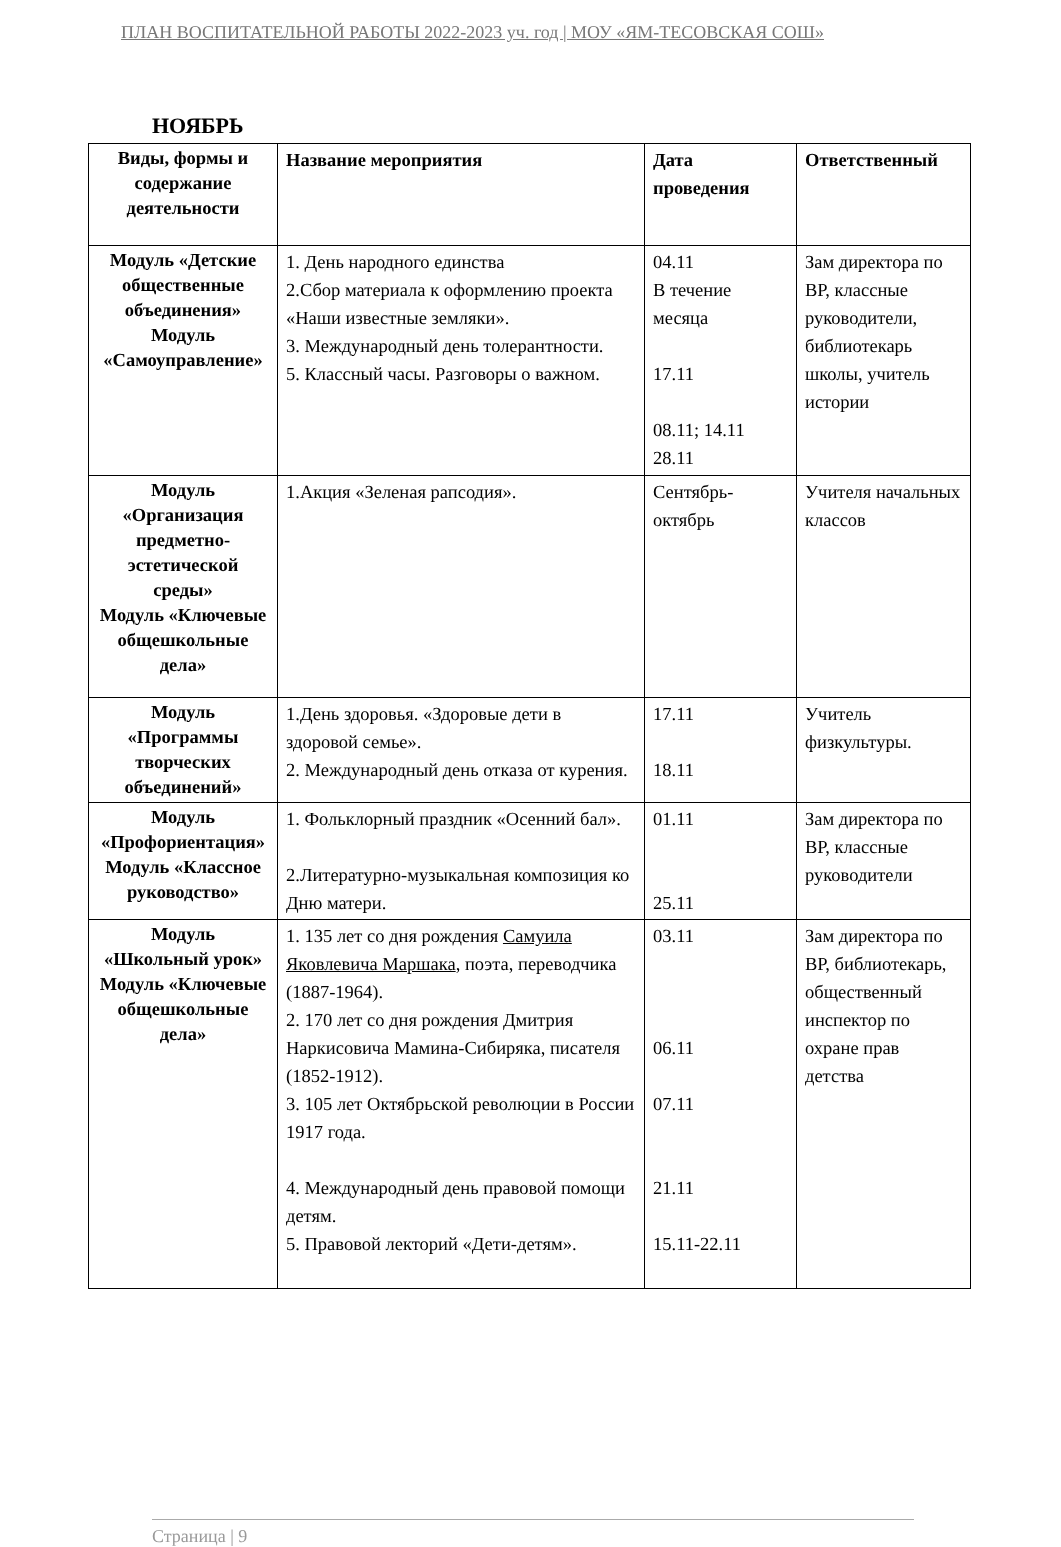ПЛАН ВОСПИТАТЕЛЬНОЙ РАБОТЫ 2022-2023 уч. год | МОУ «ЯМ-ТЕСОВСКАЯ СОШ»
НОЯБРЬ
| Виды, формы и содержание деятельности | Название мероприятия | Дата проведения | Ответственный |
| --- | --- | --- | --- |
| Модуль «Детские общественные объединения» Модуль «Самоуправление» | 1. День народного единства 2.Сбор материала к оформлению проекта «Наши известные земляки». 3. Международный день толерантности. 5. Классный часы. Разговоры о важном. | 04.11 В течение месяца 17.11 08.11; 14.11 28.11 | Зам директора по ВР, классные руководители, библиотекарь школы, учитель истории |
| Модуль «Организация предметно-эстетической среды» Модуль «Ключевые общешкольные дела» | 1.Акция «Зеленая рапсодия». | Сентябрь-октябрь | Учителя начальных классов |
| Модуль «Программы творческих объединений» | 1.День здоровья. «Здоровые дети в здоровой семье». 2. Международный день отказа от курения. | 17.11 18.11 | Учитель физкультуры. |
| Модуль «Профориентация» Модуль «Классное руководство» | 1. Фольклорный праздник «Осенний бал». 2.Литературно-музыкальная композиция ко Дню матери. | 01.11 25.11 | Зам директора по ВР, классные руководители |
| Модуль «Школьный урок» Модуль «Ключевые общешкольные дела» | 1. 135 лет со дня рождения Самуила Яковлевича Маршака , поэта, переводчика (1887-1964). 2. 170 лет со дня рождения Дмитрия Наркисовича Мамина-Сибиряка, писателя (1852-1912). 3. 105 лет Октябрьской революции в России 1917 года. 4. Международный день правовой помощи детям. 5. Правовой лекторий «Дети-детям». | 03.11 06.11 07.11 21.11 15.11-22.11 | Зам директора по ВР, библиотекарь, общественный инспектор по охране прав детства |
Страница | 9